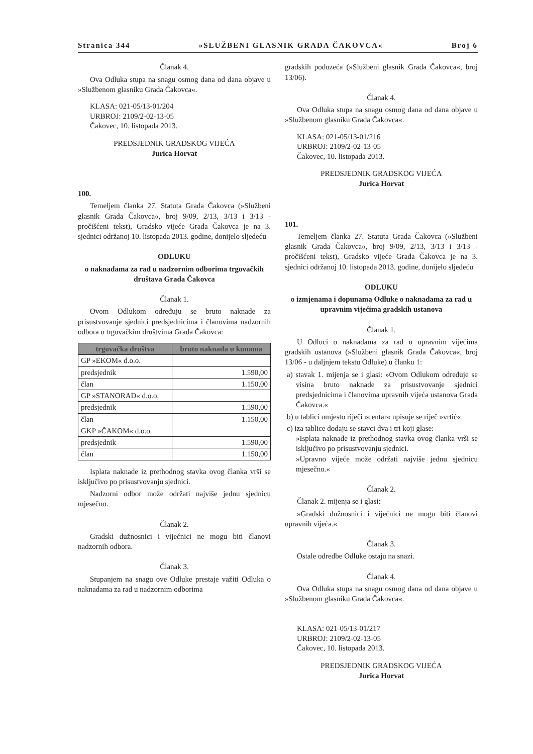Stranica 344 »SLUŽBENI GLASNIK GRADA ČAKOVCA« Broj 6
Članak 4.
Ova Odluka stupa na snagu osmog dana od dana objave u »Službenom glasniku Grada Čakovca«.
KLASA: 021-05/13-01/204
URBROJ: 2109/2-02-13-05
Čakovec, 10. listopada 2013.
PREDSJEDNIK GRADSKOG VIJEĆA
Jurica Horvat
100.
Temeljem članka 27. Statuta Grada Čakovca (»Službeni glasnik Grada Čakovca«, broj 9/09, 2/13, 3/13 i 3/13 - pročišćeni tekst), Gradsko vijeće Grada Čakovca je na 3. sjednici održanoj 10. listopada 2013. godine, donijelo sljedeću
ODLUKU
o naknadama za rad u nadzornim odborima trgovačkih društava Grada Čakovca
Članak 1.
Ovom Odlukom određuju se bruto naknade za prisustvovanje sjednici predsjednicima i članovima nadzornih odbora u trgovačkim društvima Grada Čakovca:
| trgovačka društva | bruto naknada u kunama |
| --- | --- |
| GP »EKOM« d.o.o. | |
| predsjednik | 1.590,00 |
| član | 1.150,00 |
| GP »STANORAD« d.o.o. | |
| predsjednik | 1.590,00 |
| član | 1.150,00 |
| GKP »ČAKOM« d.o.o. | |
| predsjednik | 1.590,00 |
| član | 1.150,00 |
Isplata naknade iz prethodnog stavka ovog članka vrši se isključivo po prisustvovanju sjednici.
Nadzorni odbor može održati najviše jednu sjednicu mjesečno.
Članak 2.
Gradski dužnosnici i vijećnici ne mogu biti članovi nadzornih odbora.
Članak 3.
Stupanjem na snagu ove Odluke prestaje važiti Odluka o naknadama za rad u nadzornim odborima
gradskih poduzeća (»Službeni glasnik Grada Čakovca«, broj 13/06).
Članak 4.
Ova Odluka stupa na snagu osmog dana od dana objave u »Službenom glasniku Grada Čakovca«.
KLASA: 021-05/13-01/216
URBROJ: 2109/2-02-13-05
Čakovec, 10. listopada 2013.
PREDSJEDNIK GRADSKOG VIJEĆA
Jurica Horvat
101.
Temeljem članka 27. Statuta Grada Čakovca (»Službeni glasnik Grada Čakovca«, broj 9/09, 2/13, 3/13 i 3/13 - pročišćeni tekst), Gradsko vijeće Grada Čakovca je na 3. sjednici održanoj 10. listopada 2013. godine, donijelo sljedeću
ODLUKU
o izmjenama i dopunama Odluke o naknadama za rad u upravnim vijećima gradskih ustanova
Članak 1.
U Odluci o naknadama za rad u upravnim vijećima gradskih ustanova (»Službeni glasnik Grada Čakovca«, broj 13/06 - u daljnjem tekstu Odluke) u članku 1:
a) stavak 1. mijenja se i glasi: »Ovom Odlukom određuje se visina bruto naknade za prisustvovanje sjednici predsjednicima i članovima upravnih vijeća ustanova Grada Čakovca.«
b) u tablici umjesto riječi »centar« upisuje se riječ »vrtić«
c) iza tablice dodaju se stavci dva i tri koji glase:
»Isplata naknade iz prethodnog stavka ovog članka vrši se isključivo po prisustvovanju sjednici.
»Upravno vijeće može održati najviše jednu sjednicu mjesečno.«
Članak 2.
Članak 2. mijenja se i glasi:
»Gradski dužnosnici i vijećnici ne mogu biti članovi upravnih vijeća.«
Članak 3.
Ostale odredbe Odluke ostaju na snazi.
Članak 4.
Ova Odluka stupa na snagu osmog dana od dana objave u »Službenom glasniku Grada Čakovca«.
KLASA: 021-05/13-01/217
URBROJ: 2109/2-02-13-05
Čakovec, 10. listopada 2013.
PREDSJEDNIK GRADSKOG VIJEĆA
Jurica Horvat